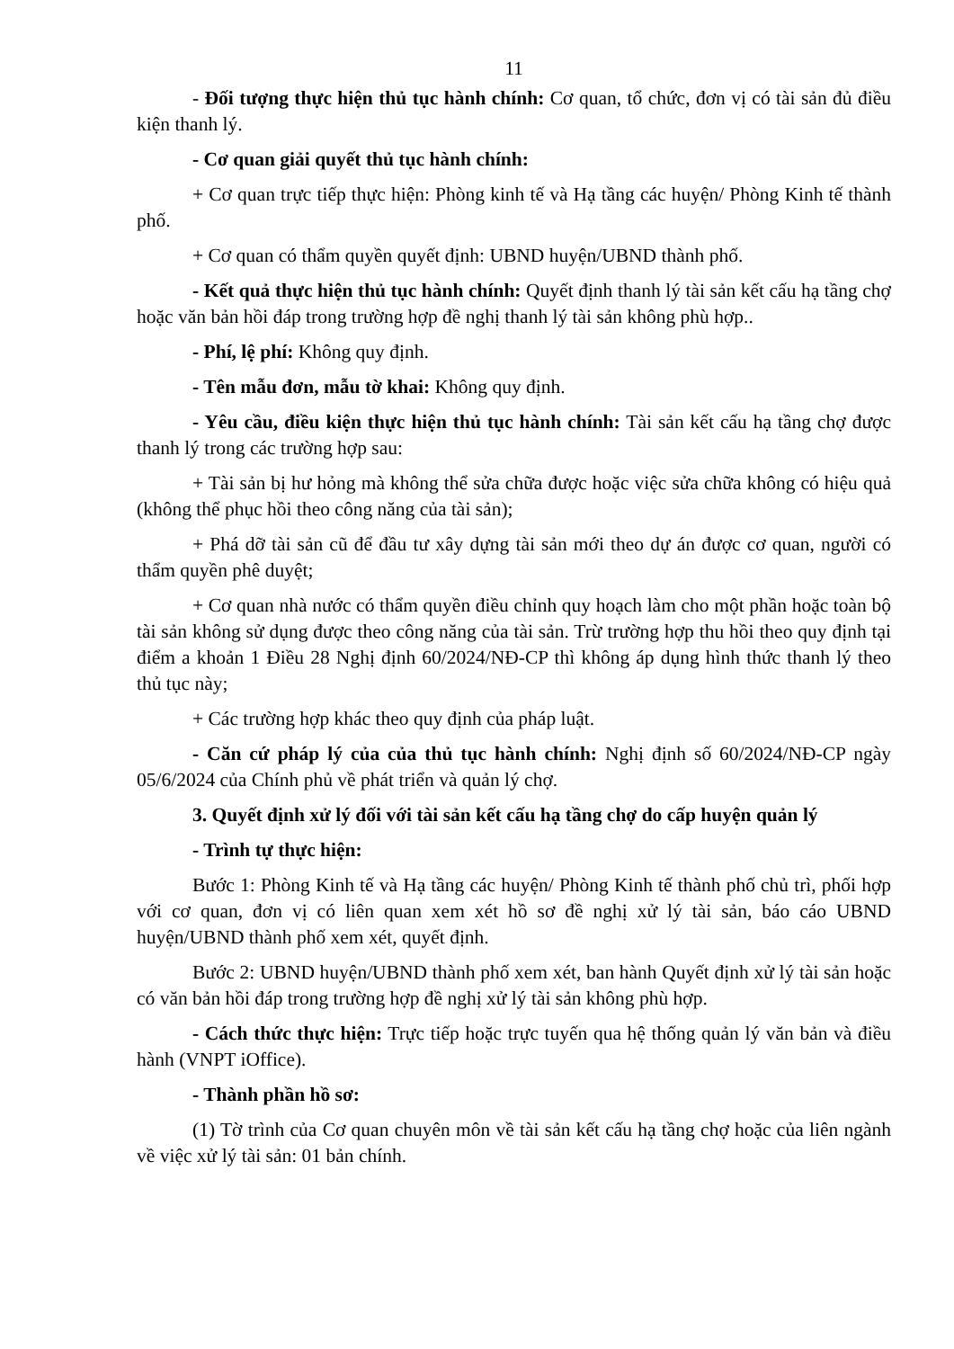11
- Đối tượng thực hiện thủ tục hành chính: Cơ quan, tổ chức, đơn vị có tài sản đủ điều kiện thanh lý.
- Cơ quan giải quyết thủ tục hành chính:
+ Cơ quan trực tiếp thực hiện: Phòng kinh tế và Hạ tầng các huyện/ Phòng Kinh tế thành phố.
+ Cơ quan có thẩm quyền quyết định: UBND huyện/UBND thành phố.
- Kết quả thực hiện thủ tục hành chính: Quyết định thanh lý tài sản kết cấu hạ tầng chợ hoặc văn bản hồi đáp trong trường hợp đề nghị thanh lý tài sản không phù hợp..
- Phí, lệ phí: Không quy định.
- Tên mẫu đơn, mẫu tờ khai: Không quy định.
- Yêu cầu, điều kiện thực hiện thủ tục hành chính: Tài sản kết cấu hạ tầng chợ được thanh lý trong các trường hợp sau:
+ Tài sản bị hư hỏng mà không thể sửa chữa được hoặc việc sửa chữa không có hiệu quả (không thể phục hồi theo công năng của tài sản);
+ Phá dỡ tài sản cũ để đầu tư xây dựng tài sản mới theo dự án được cơ quan, người có thẩm quyền phê duyệt;
+ Cơ quan nhà nước có thẩm quyền điều chỉnh quy hoạch làm cho một phần hoặc toàn bộ tài sản không sử dụng được theo công năng của tài sản. Trừ trường hợp thu hồi theo quy định tại điểm a khoản 1 Điều 28 Nghị định 60/2024/NĐ-CP thì không áp dụng hình thức thanh lý theo thủ tục này;
+ Các trường hợp khác theo quy định của pháp luật.
- Căn cứ pháp lý của của thủ tục hành chính: Nghị định số 60/2024/NĐ-CP ngày 05/6/2024 của Chính phủ về phát triển và quản lý chợ.
3. Quyết định xử lý đối với tài sản kết cấu hạ tầng chợ do cấp huyện quản lý
- Trình tự thực hiện:
Bước 1: Phòng Kinh tế và Hạ tầng các huyện/ Phòng Kinh tế thành phố chủ trì, phối hợp với cơ quan, đơn vị có liên quan xem xét hồ sơ đề nghị xử lý tài sản, báo cáo UBND huyện/UBND thành phố xem xét, quyết định.
Bước 2: UBND huyện/UBND thành phố xem xét, ban hành Quyết định xử lý tài sản hoặc có văn bản hồi đáp trong trường hợp đề nghị xử lý tài sản không phù hợp.
- Cách thức thực hiện: Trực tiếp hoặc trực tuyến qua hệ thống quản lý văn bản và điều hành (VNPT iOffice).
- Thành phần hồ sơ:
(1) Tờ trình của Cơ quan chuyên môn về tài sản kết cấu hạ tầng chợ hoặc của liên ngành về việc xử lý tài sản: 01 bản chính.